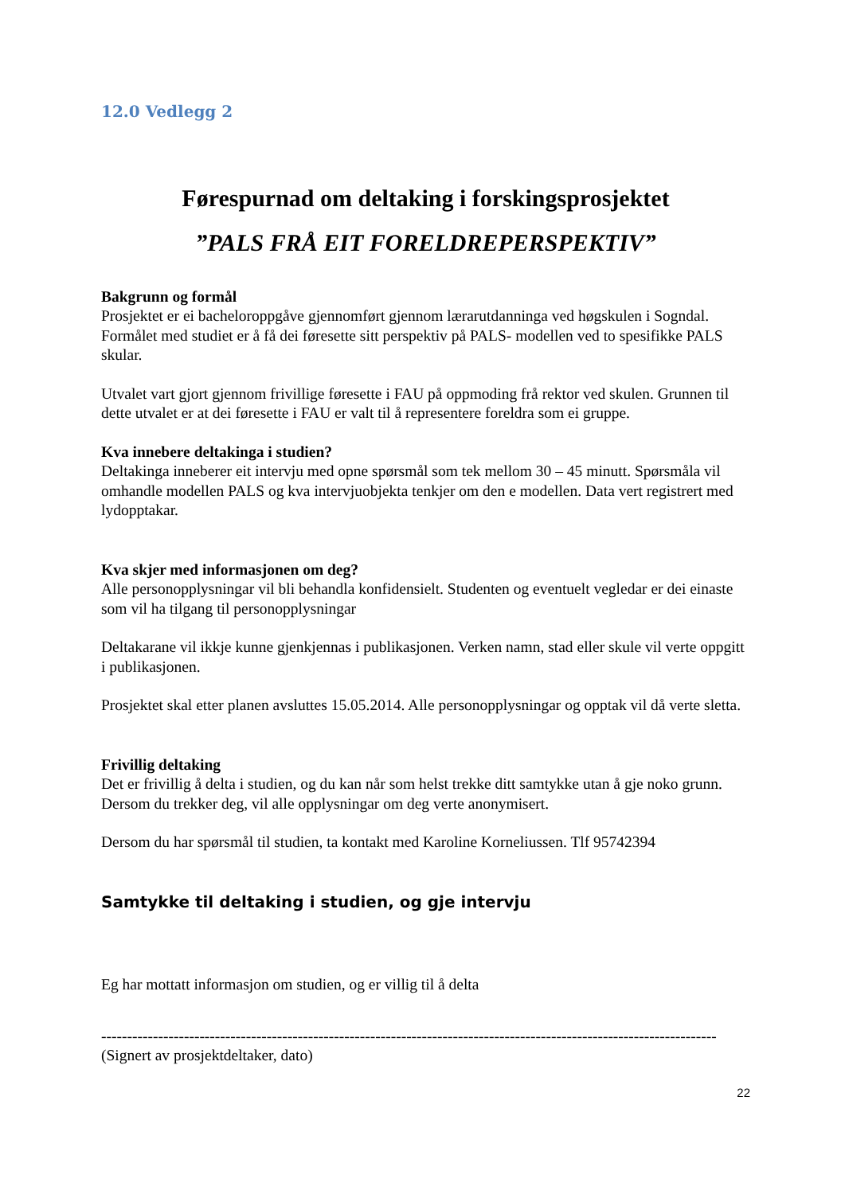12.0 Vedlegg 2
Førespurnad om deltaking i forskingsprosjektet
”PALS FRÅ EIT FORELDREPERSPEKTIV”
Bakgrunn og formål
Prosjektet er ei bacheloroppgåve gjennomført gjennom lærarutdanninga ved høgskulen i Sogndal. Formålet med studiet er å få dei føresette sitt perspektiv på PALS- modellen ved to spesifikke PALS skular.
Utvalet vart gjort gjennom frivillige føresette i FAU på oppmoding frå rektor ved skulen. Grunnen til dette utvalet er at dei føresette i FAU er valt til å representere foreldra som ei gruppe.
Kva innebere deltakinga i studien?
Deltakinga inneberer eit intervju med opne spørsmål som tek mellom 30 – 45 minutt. Spørsmåla vil omhandle modellen PALS og kva intervjuobjekta tenkjer om den e modellen. Data vert registrert med lydopptakar.
Kva skjer med informasjonen om deg?
Alle personopplysningar vil bli behandla konfidensielt. Studenten og eventuelt vegledar er dei einaste som vil ha tilgang til personopplysningar
Deltakarane vil ikkje kunne gjenkjennas i publikasjonen. Verken namn, stad eller skule vil verte oppgitt i publikasjonen.
Prosjektet skal etter planen avsluttes 15.05.2014. Alle personopplysningar og opptak vil då verte sletta.
Frivillig deltaking
Det er frivillig å delta i studien, og du kan når som helst trekke ditt samtykke utan å gje noko grunn. Dersom du trekker deg, vil alle opplysningar om deg verte anonymisert.
Dersom du har spørsmål til studien, ta kontakt med Karoline Korneliussen. Tlf 95742394
Samtykke til deltaking i studien, og gje intervju
Eg har mottatt informasjon om studien, og er villig til å delta
-----------------------------------------------------------------------------------------------------------------------
(Signert av prosjektdeltaker, dato)
22